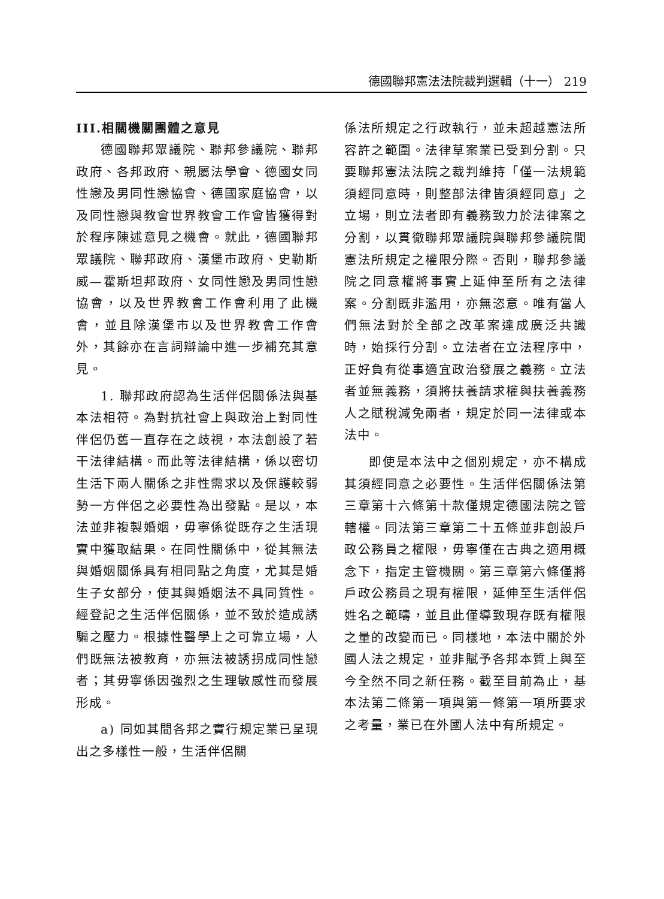德國聯邦憲法法院裁判選輯（十一） 219
III.相關機關團體之意見
德國聯邦眾議院、聯邦參議院、聯邦政府、各邦政府、親屬法學會、德國女同性戀及男同性戀協會、德國家庭協會，以及同性戀與教會世界教會工作會皆獲得對於程序陳述意見之機會。就此，德國聯邦眾議院、聯邦政府、漢堡市政府、史勒斯威—霍斯坦邦政府、女同性戀及男同性戀協會，以及世界教會工作會利用了此機會，並且除漢堡市以及世界教會工作會外，其餘亦在言詞辯論中進一步補充其意見。
1. 聯邦政府認為生活伴侶關係法與基本法相符。為對抗社會上與政治上對同性伴侶仍舊一直存在之歧視，本法創設了若干法律結構。而此等法律結構，係以密切生活下兩人關係之非性需求以及保護較弱勢一方伴侶之必要性為出發點。是以，本法並非複製婚姻，毋寧係從既存之生活現實中獲取結果。在同性關係中，從其無法與婚姻關係具有相同點之角度，尤其是婚生子女部分，使其與婚姻法不具同質性。經登記之生活伴侶關係，並不致於造成誘騙之壓力。根據性醫學上之可靠立場，人們既無法被教育，亦無法被誘拐成同性戀者；其毋寧係因強烈之生理敏感性而發展形成。
a) 同如其間各邦之實行規定業已呈現出之多樣性一般，生活伴侶關
係法所規定之行政執行，並未超越憲法所容許之範圍。法律草案業已受到分割。只要聯邦憲法法院之裁判維持「僅一法規範須經同意時，則整部法律皆須經同意」之立場，則立法者即有義務致力於法律案之分割，以貫徹聯邦眾議院與聯邦參議院間憲法所規定之權限分際。否則，聯邦參議院之同意權將事實上延伸至所有之法律案。分割既非濫用，亦無恣意。唯有當人們無法對於全部之改革案達成廣泛共識時，始採行分割。立法者在立法程序中，正好負有從事適宜政治發展之義務。立法者並無義務，須將扶養請求權與扶養義務人之賦稅減免兩者，規定於同一法律或本法中。
即使是本法中之個別規定，亦不構成其須經同意之必要性。生活伴侶關係法第三章第十六條第十款僅規定德國法院之管轄權。同法第三章第二十五條並非創設戶政公務員之權限，毋寧僅在古典之適用概念下，指定主管機關。第三章第六條僅將戶政公務員之現有權限，延伸至生活伴侶姓名之範疇，並且此僅導致現存既有權限之量的改變而已。同樣地，本法中關於外國人法之規定，並非賦予各邦本質上與至今全然不同之新任務。截至目前為止，基本法第二條第一項與第一條第一項所要求之考量，業已在外國人法中有所規定。